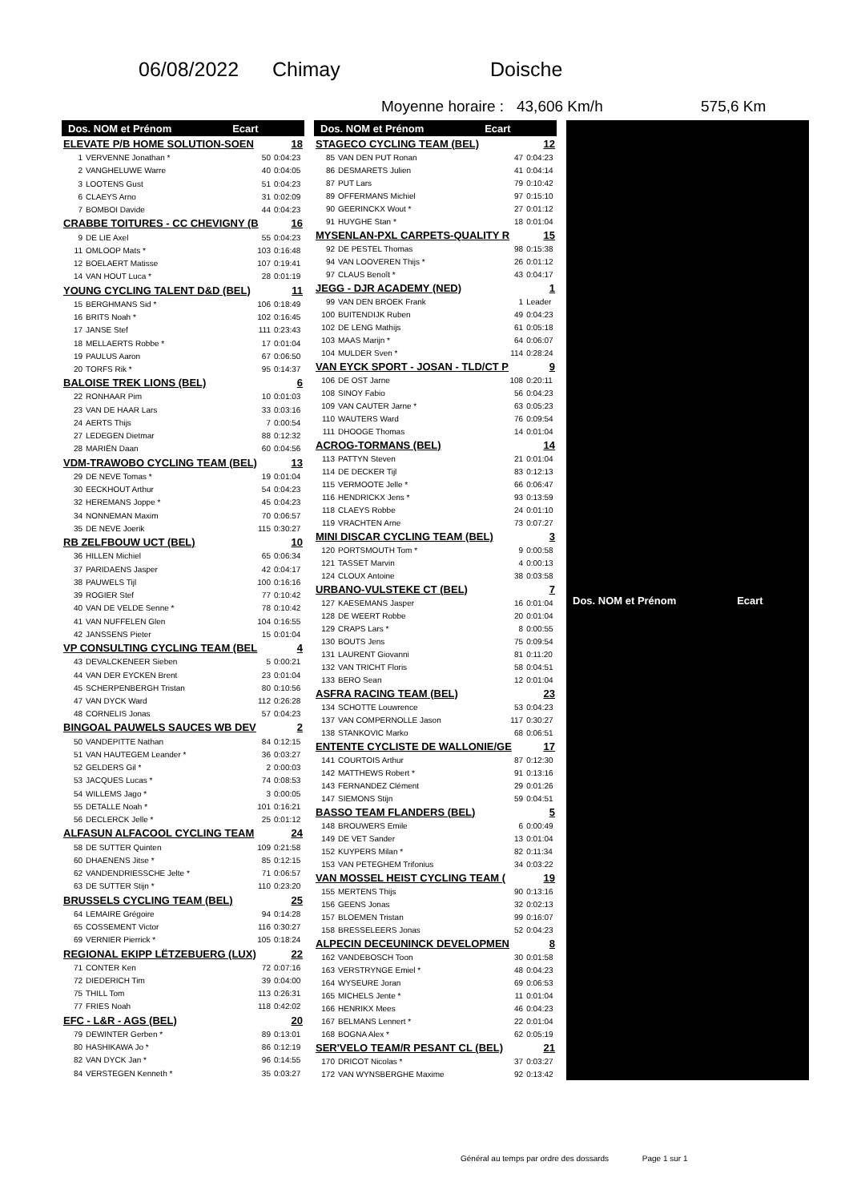06/08/2022 Chimay Doische
Moyenne horaire : 43,606 Km/h 575,6 Km
| Dos. NOM et Prénom Ecart | | | |
| --- | --- | --- | --- |
| ELEVATE P/B HOME SOLUTION-SOEN | | | 18 |
| 1 | VERVENNE Jonathan * | 50 | 0:04:23 |
| 2 | VANGHELUWE Warre | 40 | 0:04:05 |
| 3 | LOOTENS Gust | 51 | 0:04:23 |
| 6 | CLAEYS Arno | 31 | 0:02:09 |
| 7 | BOMBOI Davide | 44 | 0:04:23 |
| CRABBE TOITURES - CC CHEVIGNY (B | | | 16 |
| 9 | DE LIE Axel | 55 | 0:04:23 |
| 11 | OMLOOP Mats * | 103 | 0:16:48 |
| 12 | BOELAERT Matisse | 107 | 0:19:41 |
| 14 | VAN HOUT Luca * | 28 | 0:01:19 |
| YOUNG CYCLING TALENT D&D (BEL) | | | 11 |
| 15 | BERGHMANS Sid * | 106 | 0:18:49 |
| 16 | BRITS Noah * | 102 | 0:16:45 |
| 17 | JANSE Stef | 111 | 0:23:43 |
| 18 | MELLAERTS Robbe * | 17 | 0:01:04 |
| 19 | PAULUS Aaron | 67 | 0:06:50 |
| 20 | TORFS Rik * | 95 | 0:14:37 |
| BALOISE TREK LIONS (BEL) | | | 6 |
| 22 | RONHAAR Pim | 10 | 0:01:03 |
| 23 | VAN DE HAAR Lars | 33 | 0:03:16 |
| 24 | AERTS Thijs | 7 | 0:00:54 |
| 27 | LEDEGEN Dietmar | 88 | 0:12:32 |
| 28 | MARIËN Daan | 60 | 0:04:56 |
| VDM-TRAWOBO CYCLING TEAM (BEL) | | | 13 |
| 29 | DE NEVE Tomas * | 19 | 0:01:04 |
| 30 | EECKHOUT Arthur | 54 | 0:04:23 |
| 32 | HEREMANS Joppe * | 45 | 0:04:23 |
| 34 | NONNEMAN Maxim | 70 | 0:06:57 |
| 35 | DE NEVE Joerik | 115 | 0:30:27 |
| RB ZELFBOUW UCT (BEL) | | | 10 |
| 36 | HILLEN Michiel | 65 | 0:06:34 |
| 37 | PARIDAENS Jasper | 42 | 0:04:17 |
| 38 | PAUWELS Tijl | 100 | 0:16:16 |
| 39 | ROGIER Stef | 77 | 0:10:42 |
| 40 | VAN DE VELDE Senne * | 78 | 0:10:42 |
| 41 | VAN NUFFELEN Glen | 104 | 0:16:55 |
| 42 | JANSSENS Pieter | 15 | 0:01:04 |
| VP CONSULTING CYCLING TEAM (BEL | | | 4 |
| 43 | DEVALCKENEER Sieben | 5 | 0:00:21 |
| 44 | VAN DER EYCKEN Brent | 23 | 0:01:04 |
| 45 | SCHERPENBERGH Tristan | 80 | 0:10:56 |
| 47 | VAN DYCK Ward | 112 | 0:26:28 |
| 48 | CORNELIS Jonas | 57 | 0:04:23 |
| BINGOAL PAUWELS SAUCES WB DEV | | | 2 |
| 50 | VANDEPITTE Nathan | 84 | 0:12:15 |
| 51 | VAN HAUTEGEM Leander * | 36 | 0:03:27 |
| 52 | GELDERS Gil * | 2 | 0:00:03 |
| 53 | JACQUES Lucas * | 74 | 0:08:53 |
| 54 | WILLEMS Jago * | 3 | 0:00:05 |
| 55 | DETALLE Noah * | 101 | 0:16:21 |
| 56 | DECLERCK Jelle * | 25 | 0:01:12 |
| ALFASUN ALFACOOL CYCLING TEAM | | | 24 |
| 58 | DE SUTTER Quinten | 109 | 0:21:58 |
| 60 | DHAENENS Jitse * | 85 | 0:12:15 |
| 62 | VANDENDRIESSCHE Jelte * | 71 | 0:06:57 |
| 63 | DE SUTTER Stijn * | 110 | 0:23:20 |
| BRUSSELS CYCLING TEAM (BEL) | | | 25 |
| 64 | LEMAIRE Grégoire | 94 | 0:14:28 |
| 65 | COSSEMENT Victor | 116 | 0:30:27 |
| 69 | VERNIER Pierrick * | 105 | 0:18:24 |
| REGIONAL EKIPP LËTZEBUERG (LUX) | | | 22 |
| 71 | CONTER Ken | 72 | 0:07:16 |
| 72 | DIEDERICH Tim | 39 | 0:04:00 |
| 75 | THILL Tom | 113 | 0:26:31 |
| 77 | FRIES Noah | 118 | 0:42:02 |
| EFC - L&R - AGS (BEL) | | | 20 |
| 79 | DEWINTER Gerben * | 89 | 0:13:01 |
| 80 | HASHIKAWA Jo * | 86 | 0:12:19 |
| 82 | VAN DYCK Jan * | 96 | 0:14:55 |
| 84 | VERSTEGEN Kenneth * | 35 | 0:03:27 |
| Dos. NOM et Prénom Ecart | | | |
| --- | --- | --- | --- |
| STAGECO CYCLING TEAM (BEL) | | | 12 |
| 85 | VAN DEN PUT Ronan | 47 | 0:04:23 |
| 86 | DESMARETS Julien | 41 | 0:04:14 |
| 87 | PUT Lars | 79 | 0:10:42 |
| 89 | OFFERMANS Michiel | 97 | 0:15:10 |
| 90 | GEERINCKX Wout * | 27 | 0:01:12 |
| 91 | HUYGHE Stan * | 18 | 0:01:04 |
| MYSENLAN-PXL CARPETS-QUALITY R | | | 15 |
| 92 | DE PESTEL Thomas | 98 | 0:15:38 |
| 94 | VAN LOOVEREN Thijs * | 26 | 0:01:12 |
| 97 | CLAUS Benoît * | 43 | 0:04:17 |
| JEGG - DJR ACADEMY (NED) | | | 1 |
| 99 | VAN DEN BROEK Frank | 1 | Leader |
| 100 | BUITENDIJK Ruben | 49 | 0:04:23 |
| 102 | DE LENG Mathijs | 61 | 0:05:18 |
| 103 | MAAS Marijn * | 64 | 0:06:07 |
| 104 | MULDER Sven * | 114 | 0:28:24 |
| VAN EYCK SPORT - JOSAN - TLD/CT P | | | 9 |
| 106 | DE OST Jarne | 108 | 0:20:11 |
| 108 | SINOY Fabio | 56 | 0:04:23 |
| 109 | VAN CAUTER Jarne * | 63 | 0:05:23 |
| 110 | WAUTERS Ward | 76 | 0:09:54 |
| 111 | DHOOGE Thomas | 14 | 0:01:04 |
| ACROG-TORMANS (BEL) | | | 14 |
| 113 | PATTYN Steven | 21 | 0:01:04 |
| 114 | DE DECKER Tijl | 83 | 0:12:13 |
| 115 | VERMOOTE Jelle * | 66 | 0:06:47 |
| 116 | HENDRICKX Jens * | 93 | 0:13:59 |
| 118 | CLAEYS Robbe | 24 | 0:01:10 |
| 119 | VRACHTEN Arne | 73 | 0:07:27 |
| MINI DISCAR CYCLING TEAM (BEL) | | | 3 |
| 120 | PORTSMOUTH Tom * | 9 | 0:00:58 |
| 121 | TASSET Marvin | 4 | 0:00:13 |
| 124 | CLOUX Antoine | 38 | 0:03:58 |
| URBANO-VULSTEKE CT (BEL) | | | 7 |
| 127 | KAESEMANS Jasper | 16 | 0:01:04 |
| 128 | DE WEERT Robbe | 20 | 0:01:04 |
| 129 | CRAPS Lars * | 8 | 0:00:55 |
| 130 | BOUTS Jens | 75 | 0:09:54 |
| 131 | LAURENT Giovanni | 81 | 0:11:20 |
| 132 | VAN TRICHT Floris | 58 | 0:04:51 |
| 133 | BERO Sean | 12 | 0:01:04 |
| ASFRA RACING TEAM (BEL) | | | 23 |
| 134 | SCHOTTE Louwrence | 53 | 0:04:23 |
| 137 | VAN COMPERNOLLE Jason | 117 | 0:30:27 |
| 138 | STANKOVIC Marko | 68 | 0:06:51 |
| ENTENTE CYCLISTE DE WALLONIE/GE | | | 17 |
| 141 | COURTOIS Arthur | 87 | 0:12:30 |
| 142 | MATTHEWS Robert * | 91 | 0:13:16 |
| 143 | FERNANDEZ Clément | 29 | 0:01:26 |
| 147 | SIEMONS Stijn | 59 | 0:04:51 |
| BASSO TEAM FLANDERS (BEL) | | | 5 |
| 148 | BROUWERS Emile | 6 | 0:00:49 |
| 149 | DE VET Sander | 13 | 0:01:04 |
| 152 | KUYPERS Milan * | 82 | 0:11:34 |
| 153 | VAN PETEGHEM Trifonius | 34 | 0:03:22 |
| VAN MOSSEL HEIST CYCLING TEAM ( | | | 19 |
| 155 | MERTENS Thijs | 90 | 0:13:16 |
| 156 | GEENS Jonas | 32 | 0:02:13 |
| 157 | BLOEMEN Tristan | 99 | 0:16:07 |
| 158 | BRESSELEERS Jonas | 52 | 0:04:23 |
| ALPECIN DECEUNINCK DEVELOPMEN | | | 8 |
| 162 | VANDEBOSCH Toon | 30 | 0:01:58 |
| 163 | VERSTRYNGE Emiel * | 48 | 0:04:23 |
| 164 | WYSEURE Joran | 69 | 0:06:53 |
| 165 | MICHELS Jente * | 11 | 0:01:04 |
| 166 | HENRIKX Mees | 46 | 0:04:23 |
| 167 | BELMANS Lennert * | 22 | 0:01:04 |
| 168 | BOGNA Alex * | 62 | 0:05:19 |
| SER'VELO TEAM/R PESANT CL (BEL) | | | 21 |
| 170 | DRICOT Nicolas * | 37 | 0:03:27 |
| 172 | VAN WYNSBERGHE Maxime | 92 | 0:13:42 |
| Dos. NOM et Prénom Ecart |
| --- |
Général au temps par ordre des dossards Page 1 sur 1